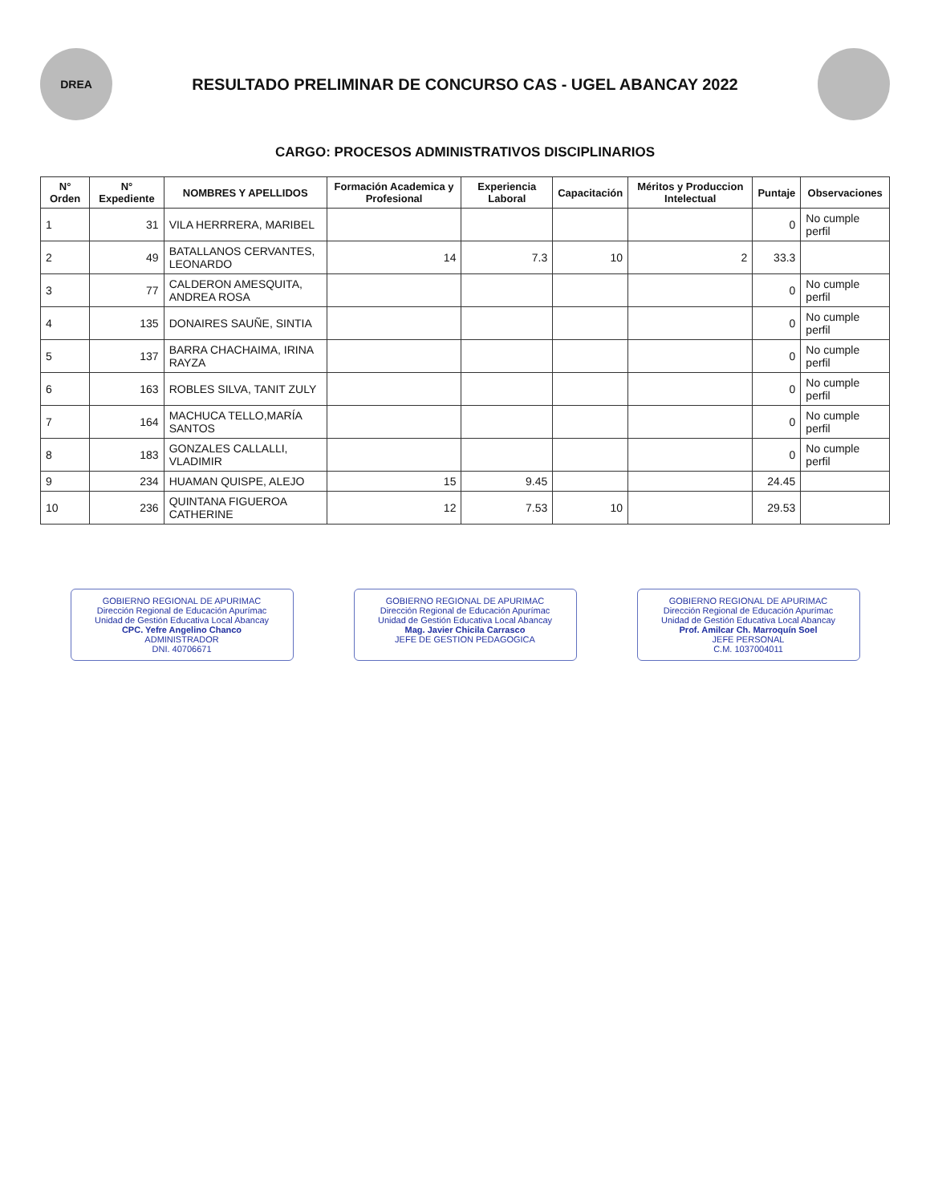DREA
RESULTADO PRELIMINAR DE CONCURSO CAS - UGEL ABANCAY 2022
CARGO: PROCESOS ADMINISTRATIVOS DISCIPLINARIOS
| N° Orden | N° Expediente | NOMBRES Y APELLIDOS | Formación Academica y Profesional | Experiencia Laboral | Capacitación | Méritos y Produccion Intelectual | Puntaje | Observaciones |
| --- | --- | --- | --- | --- | --- | --- | --- | --- |
| 1 | 31 | VILA HERRRERA, MARIBEL | | | | | 0 | No cumple perfil |
| 2 | 49 | BATALLANOS CERVANTES, LEONARDO | 14 | 7.3 | 10 | 2 | 33.3 | |
| 3 | 77 | CALDERON AMESQUITA, ANDREA ROSA | | | | | 0 | No cumple perfil |
| 4 | 135 | DONAIRES SAUÑE, SINTIA | | | | | 0 | No cumple perfil |
| 5 | 137 | BARRA CHACHAIMA, IRINA RAYZA | | | | | 0 | No cumple perfil |
| 6 | 163 | ROBLES SILVA, TANIT ZULY | | | | | 0 | No cumple perfil |
| 7 | 164 | MACHUCA TELLO,MARÍA SANTOS | | | | | 0 | No cumple perfil |
| 8 | 183 | GONZALES CALLALLI, VLADIMIR | | | | | 0 | No cumple perfil |
| 9 | 234 | HUAMAN QUISPE, ALEJO | 15 | 9.45 | | | 24.45 | |
| 10 | 236 | QUINTANA FIGUEROA CATHERINE | 12 | 7.53 | 10 | | 29.53 | |
GOBIERNO REGIONAL DE APURIMAC
Dirección Regional de Educación Apurímac
Unidad de Gestión Educativa Local Abancay
CPC. Yefre Angelino Chanco
ADMINISTRADOR
DNI. 40706671
GOBIERNO REGIONAL DE APURIMAC
Dirección Regional de Educación Apurímac
Unidad de Gestión Educativa Local Abancay
Mag. Javier Chicila Carrasco
JEFE DE GESTION PEDAGOGICA
GOBIERNO REGIONAL DE APURIMAC
Dirección Regional de Educación Apurímac
Unidad de Gestión Educativa Local Abancay
Prof. Amilcar Ch. Marroquín Soel
JEFE PERSONAL
C.M. 1037004011